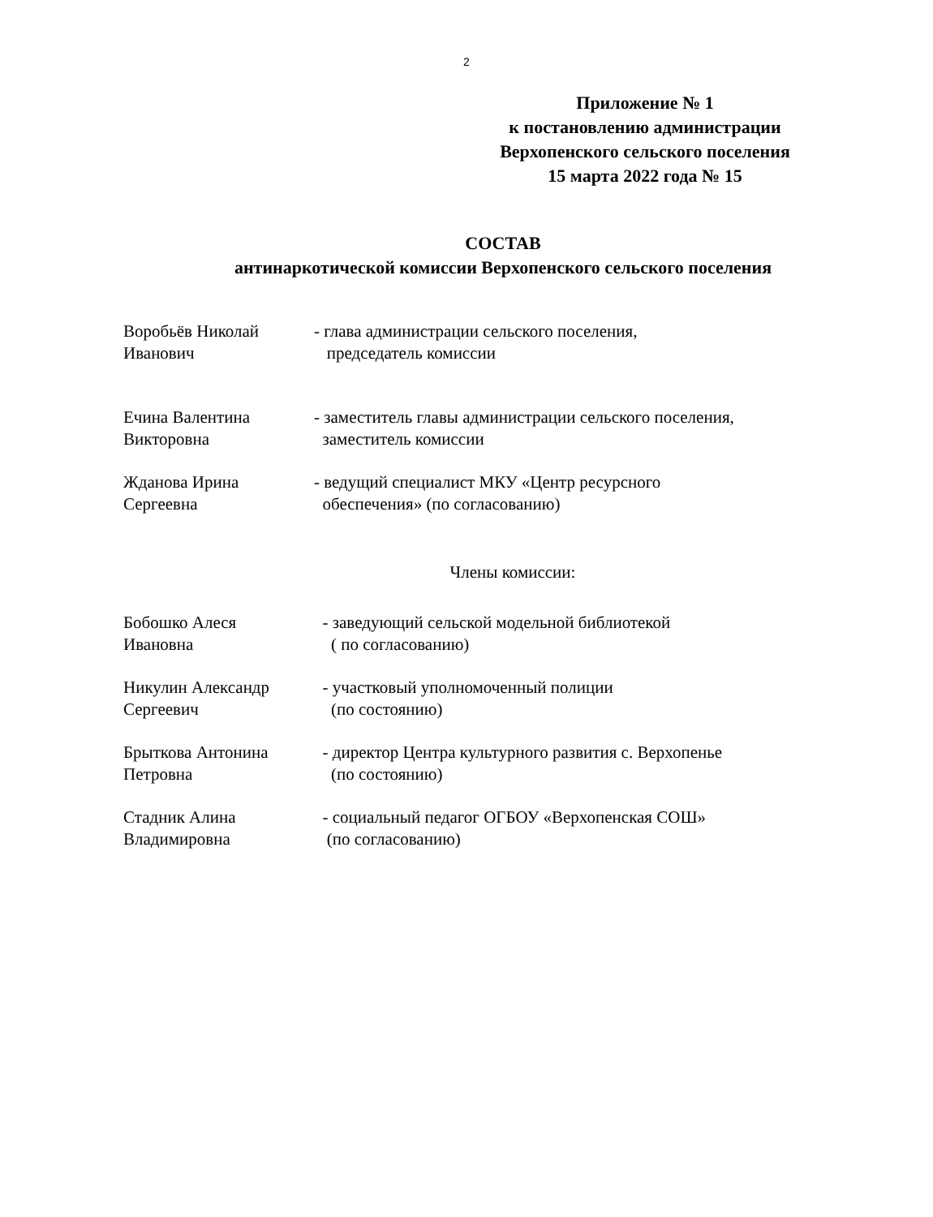2
Приложение № 1
к постановлению администрации
Верхопенского сельского поселения
15 марта 2022 года № 15
СОСТАВ
антинаркотической комиссии Верхопенского сельского поселения
Воробьёв Николай
Иванович
- глава администрации сельского поселения,
председатель комиссии
Ечина Валентина
Викторовна
- заместитель главы администрации сельского поселения,
заместитель комиссии
Жданова Ирина
Сергеевна
- ведущий специалист МКУ «Центр ресурсного
обеспечения» (по согласованию)
Члены комиссии:
Бобошко Алеся
Ивановна
- заведующий сельской модельной библиотекой
( по согласованию)
Никулин Александр
Сергеевич
- участковый уполномоченный полиции
(по состоянию)
Брыткова Антонина
Петровна
- директор Центра культурного развития с. Верхопенье
(по состоянию)
Стадник Алина
Владимировна
- социальный педагог ОГБОУ «Верхопенская СОШ»
(по согласованию)